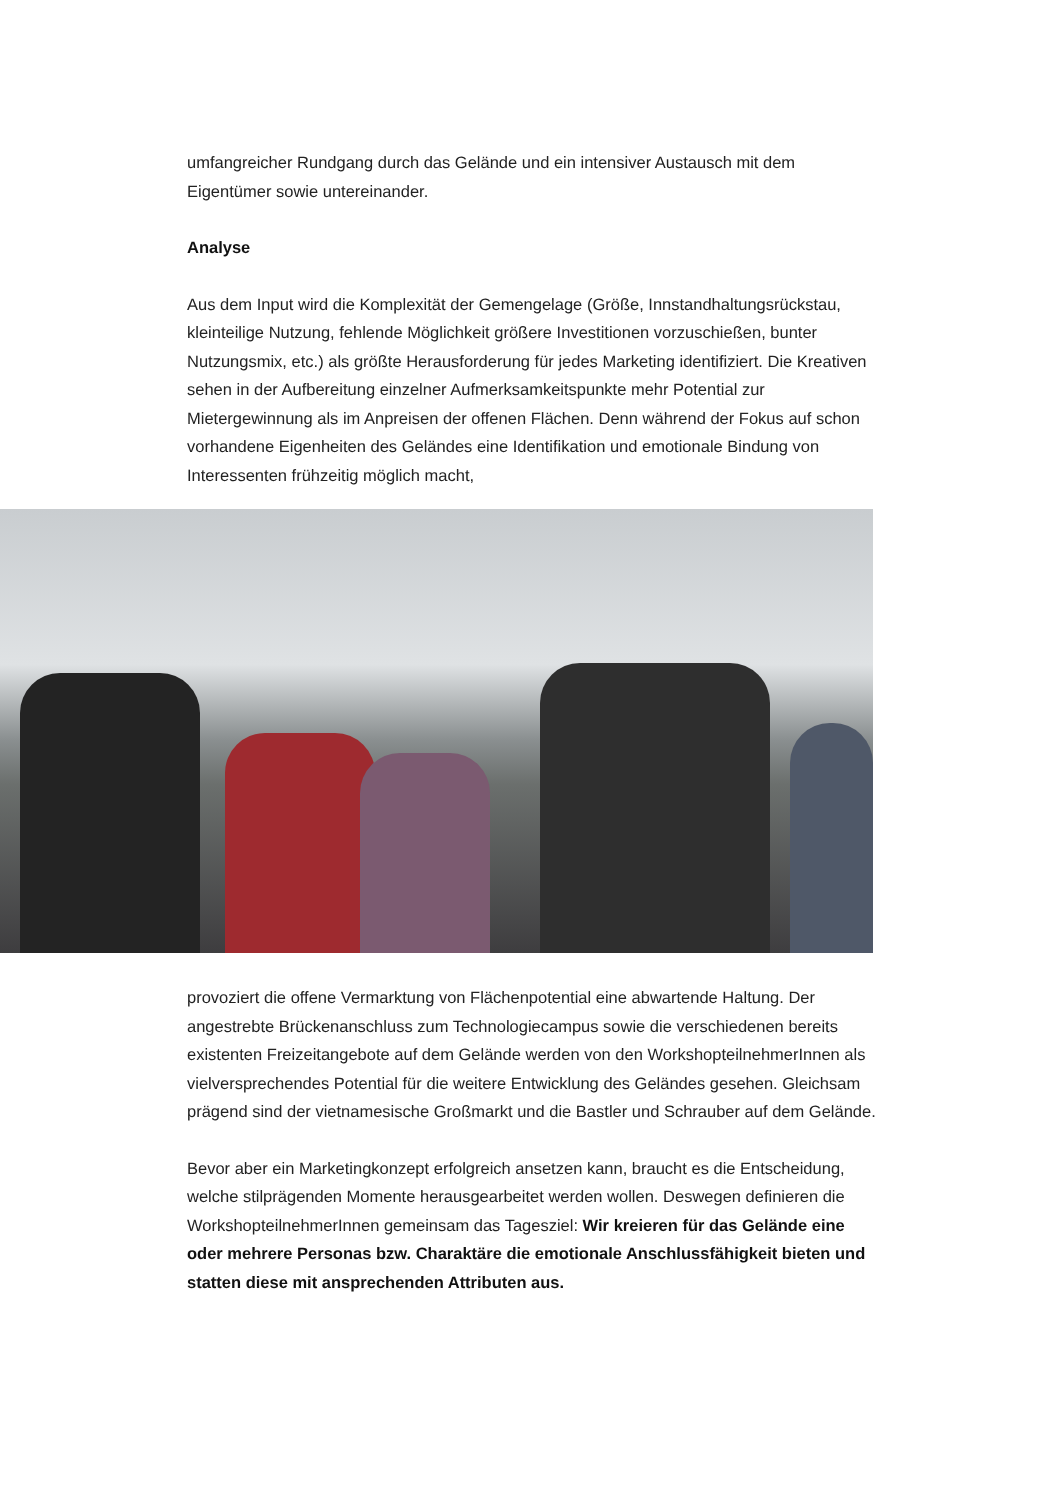umfangreicher Rundgang durch das Gelände und ein intensiver Austausch mit dem Eigentümer sowie untereinander.
Analyse
Aus dem Input wird die Komplexität der Gemengelage (Größe, Innstandhaltungs­rückstau, kleinteilige Nutzung, fehlende Möglichkeit größere Investitionen vorzu­schießen, bunter Nutzungsmix, etc.) als größte Herausforderung für jedes Marketing identifiziert. Die Kreativen sehen in der Aufbereitung einzelner Aufmerksamkeits­punkte mehr Potential zur Mietergewinnung als im Anpreisen der offenen Flächen. Denn während der Fokus auf schon vorhandene Eigenheiten des Geländes eine Identifikation und emotionale Bindung von Interessenten frühzeitig möglich macht,
provoziert die offene Vermarktung von Flächenpotential eine abwartende Haltung. Der angestrebte Brückenanschluss zum Technologiecampus sowie die verschiede­nen bereits existenten Freizeitangebote auf dem Gelände werden von den Workshop­teilnehmerInnen als vielversprechendes Potential für die weitere Entwicklung des Geländes gesehen. Gleichsam prägend sind der vietnamesische Großmarkt und die Bastler und Schrauber auf dem Gelände.
Bevor aber ein Marketingkonzept erfolgreich ansetzen kann, braucht es die Entschei­dung, welche stilprägenden Momente herausgearbeitet werden wollen. Deswegen definieren die WorkshopteilnehmerInnen gemeinsam das Tagesziel: Wir kreieren für das Gelände eine oder mehrere Personas bzw. Charaktäre die emotionale An­schlussfähigkeit bieten und statten diese mit ansprechenden Attributen aus.